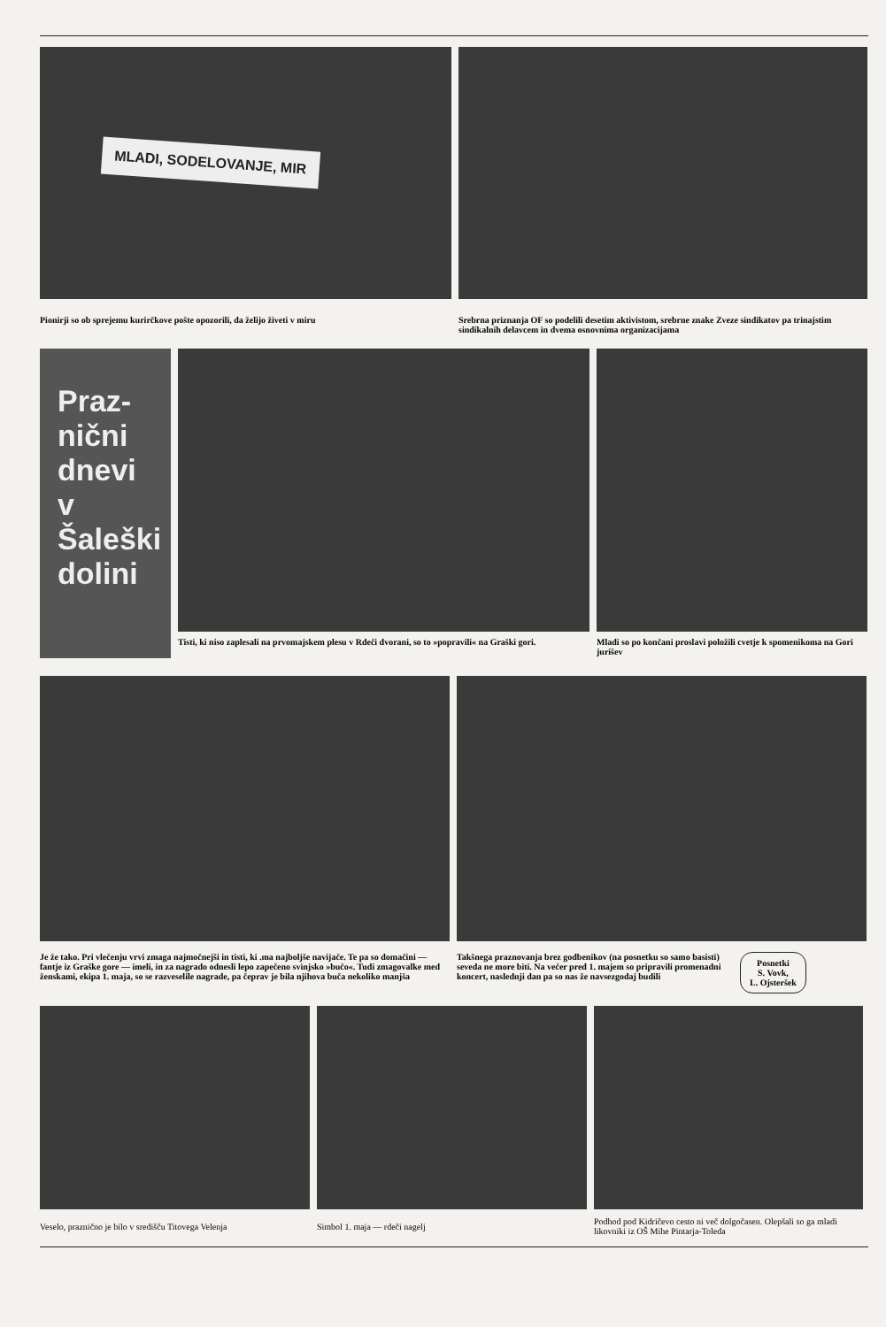MLADI, SODELOVANJE, MIR
Pionirji so ob sprejemu kurirčkove pošte opozorili, da želijo živeti v miru
Srebrna priznanja OF so podelili desetim aktivistom, srebrne znake Zveze sindikatov pa trinajstim sindikalnih delavcem in dvema osnovnima organizacijama
Praz-
nični
dnevi
v
Šaleški
dolini
Tisti, ki niso zaplesali na prvomajskem plesu v Rdeči dvorani, so to »popravili« na Graški gori.
Mladi so po končani proslavi položili cvetje k spomenikoma na Gori jurišev
Je že tako. Pri vlečenju vrvi zmaga najmočnejši in tisti, ki .ma najboljše navijače. Te pa so domačini — fantje iz Graške gore — imeli, in za nagrado odnesli lepo zapečeno svinjsko »bučo«. Tudi zmagovalke med ženskami, ekipa 1. maja, so se razveselile nagrade, pa čeprav je bila njihova buča nekoliko manjša
Takšnega praznovanja brez godbenikov (na posnetku so samo basisti) seveda ne more biti. Na večer pred 1. majem so pripravili promenadni koncert, naslednji dan pa so nas že navsezgodaj budili
Posnetki
S. Vovk,
L. Ojsteršek
Veselo, praznično je bilo v središču Titovega Velenja
Simbol 1. maja — rdeči nagelj
Podhod pod Kidričevo cesto ni več dolgočasen. Olepšali so ga mladi likovniki iz OŠ Mihe Pintarja-Toleda